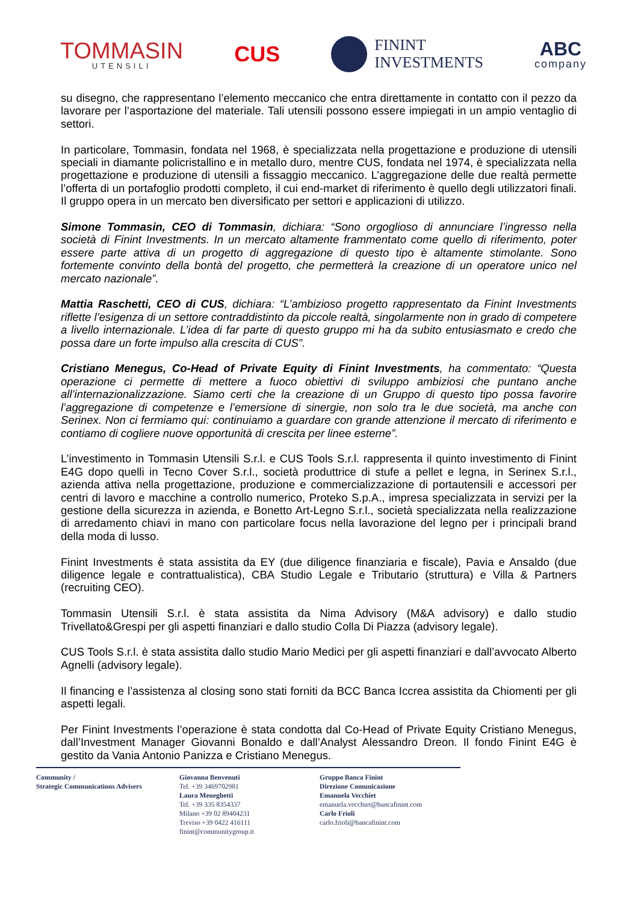TOMMASIN
UTENSILI
CUS
FININT
INVESTMENTS
ABC
company
su disegno, che rappresentano l’elemento meccanico che entra direttamente in contatto con il pezzo da lavorare per l’asportazione del materiale. Tali utensili possono essere impiegati in un ampio ventaglio di settori.
In particolare, Tommasin, fondata nel 1968, è specializzata nella progettazione e produzione di utensili speciali in diamante policristallino e in metallo duro, mentre CUS, fondata nel 1974, è specializzata nella progettazione e produzione di utensili a fissaggio meccanico. L’aggregazione delle due realtà permette l’offerta di un portafoglio prodotti completo, il cui end-market di riferimento è quello degli utilizzatori finali. Il gruppo opera in un mercato ben diversificato per settori e applicazioni di utilizzo.
Simone Tommasin, CEO di Tommasin, dichiara: “Sono orgoglioso di annunciare l’ingresso nella società di Finint Investments. In un mercato altamente frammentato come quello di riferimento, poter essere parte attiva di un progetto di aggregazione di questo tipo è altamente stimolante. Sono fortemente convinto della bontà del progetto, che permetterà la creazione di un operatore unico nel mercato nazionale”.
Mattia Raschetti, CEO di CUS, dichiara: “L’ambizioso progetto rappresentato da Finint Investments riflette l’esigenza di un settore contraddistinto da piccole realtà, singolarmente non in grado di competere a livello internazionale. L’idea di far parte di questo gruppo mi ha da subito entusiasmato e credo che possa dare un forte impulso alla crescita di CUS”.
Cristiano Menegus, Co-Head of Private Equity di Finint Investments, ha commentato: “Questa operazione ci permette di mettere a fuoco obiettivi di sviluppo ambiziosi che puntano anche all’internazionalizzazione. Siamo certi che la creazione di un Gruppo di questo tipo possa favorire l’aggregazione di competenze e l’emersione di sinergie, non solo tra le due società, ma anche con Serinex. Non ci fermiamo qui: continuiamo a guardare con grande attenzione il mercato di riferimento e contiamo di cogliere nuove opportunità di crescita per linee esterne”.
L’investimento in Tommasin Utensili S.r.l. e CUS Tools S.r.l. rappresenta il quinto investimento di Finint E4G dopo quelli in Tecno Cover S.r.l., società produttrice di stufe a pellet e legna, in Serinex S.r.l., azienda attiva nella progettazione, produzione e commercializzazione di portautensili e accessori per centri di lavoro e macchine a controllo numerico, Proteko S.p.A., impresa specializzata in servizi per la gestione della sicurezza in azienda, e Bonetto Art-Legno S.r.l., società specializzata nella realizzazione di arredamento chiavi in mano con particolare focus nella lavorazione del legno per i principali brand della moda di lusso.
Finint Investments è stata assistita da EY (due diligence finanziaria e fiscale), Pavia e Ansaldo (due diligence legale e contrattualistica), CBA Studio Legale e Tributario (struttura) e Villa & Partners (recruiting CEO).
Tommasin Utensili S.r.l. è stata assistita da Nima Advisory (M&A advisory) e dallo studio Trivellato&Grespi per gli aspetti finanziari e dallo studio Colla Di Piazza (advisory legale).
CUS Tools S.r.l. è stata assistita dallo studio Mario Medici per gli aspetti finanziari e dall’avvocato Alberto Agnelli (advisory legale).
Il financing e l’assistenza al closing sono stati forniti da BCC Banca Iccrea assistita da Chiomenti per gli aspetti legali.
Per Finint Investments l’operazione è stata condotta dal Co-Head of Private Equity Cristiano Menegus, dall’Investment Manager Giovanni Bonaldo e dall’Analyst Alessandro Dreon. Il fondo Finint E4G è gestito da Vania Antonio Panizza e Cristiano Menegus.
Community /
Strategic Communications Advisers
Giovanna Benvenuti
Tel. +39 3469702981
Laura Meneghetti
Tel. +39 335 8354337
Milano +39 02 89404231
Treviso +39 0422 416111
finint@communitygroup.it
Gruppo Banca Finint
Direzione Comunicazione
Emanuela Vecchiet
emanuela.vecchiet@bancafinint.com
Carlo Frioli
carlo.frioli@bancafinint.com